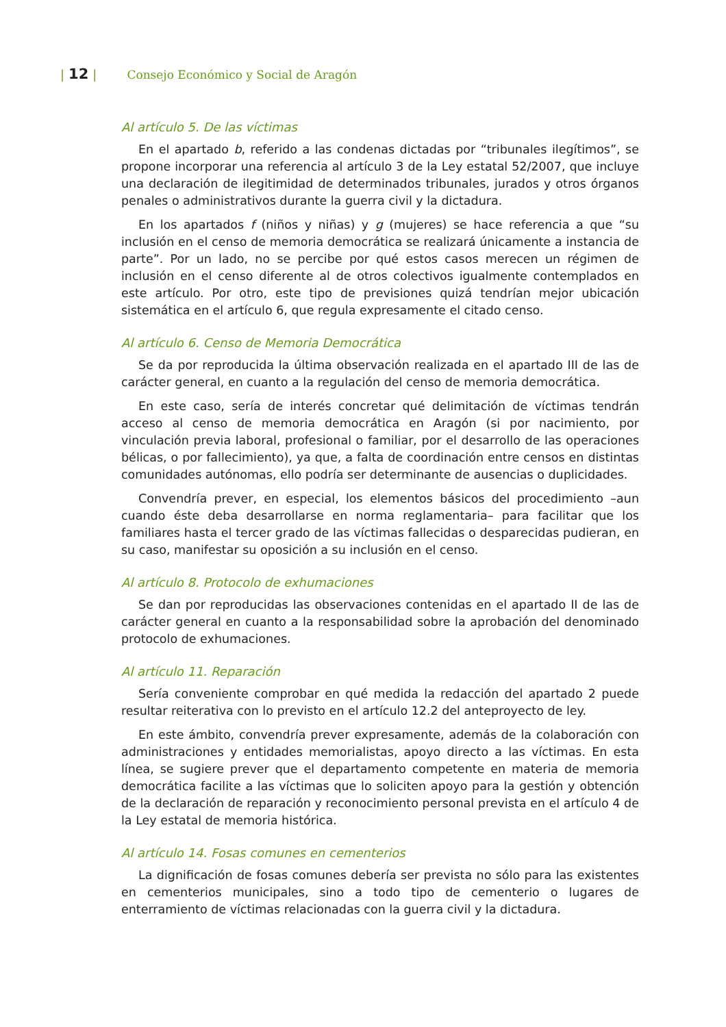| 12 | Consejo Económico y Social de Aragón
Al artículo 5. De las víctimas
En el apartado b, referido a las condenas dictadas por “tribunales ilegítimos”, se propone incorporar una referencia al artículo 3 de la Ley estatal 52/2007, que incluye una declaración de ilegitimidad de determinados tribunales, jurados y otros órganos penales o administrativos durante la guerra civil y la dictadura.
En los apartados f (niños y niñas) y g (mujeres) se hace referencia a que “su inclusión en el censo de memoria democrática se realizará únicamente a instancia de parte”. Por un lado, no se percibe por qué estos casos merecen un régimen de inclusión en el censo diferente al de otros colectivos igualmente contemplados en este artículo. Por otro, este tipo de previsiones quizá tendrían mejor ubicación sistemática en el artículo 6, que regula expresamente el citado censo.
Al artículo 6. Censo de Memoria Democrática
Se da por reproducida la última observación realizada en el apartado III de las de carácter general, en cuanto a la regulación del censo de memoria democrática.
En este caso, sería de interés concretar qué delimitación de víctimas tendrán acceso al censo de memoria democrática en Aragón (si por nacimiento, por vinculación previa laboral, profesional o familiar, por el desarrollo de las operaciones bélicas, o por fallecimiento), ya que, a falta de coordinación entre censos en distintas comunidades autónomas, ello podría ser determinante de ausencias o duplicidades.
Convendría prever, en especial, los elementos básicos del procedimiento –aun cuando éste deba desarrollarse en norma reglamentaria– para facilitar que los familiares hasta el tercer grado de las víctimas fallecidas o desparecidas pudieran, en su caso, manifestar su oposición a su inclusión en el censo.
Al artículo 8. Protocolo de exhumaciones
Se dan por reproducidas las observaciones contenidas en el apartado II de las de carácter general en cuanto a la responsabilidad sobre la aprobación del denominado protocolo de exhumaciones.
Al artículo 11. Reparación
Sería conveniente comprobar en qué medida la redacción del apartado 2 puede resultar reiterativa con lo previsto en el artículo 12.2 del anteproyecto de ley.
En este ámbito, convendría prever expresamente, además de la colaboración con administraciones y entidades memorialistas, apoyo directo a las víctimas. En esta línea, se sugiere prever que el departamento competente en materia de memoria democrática facilite a las víctimas que lo soliciten apoyo para la gestión y obtención de la declaración de reparación y reconocimiento personal prevista en el artículo 4 de la Ley estatal de memoria histórica.
Al artículo 14. Fosas comunes en cementerios
La dignificación de fosas comunes debería ser prevista no sólo para las existentes en cementerios municipales, sino a todo tipo de cementerio o lugares de enterramiento de víctimas relacionadas con la guerra civil y la dictadura.